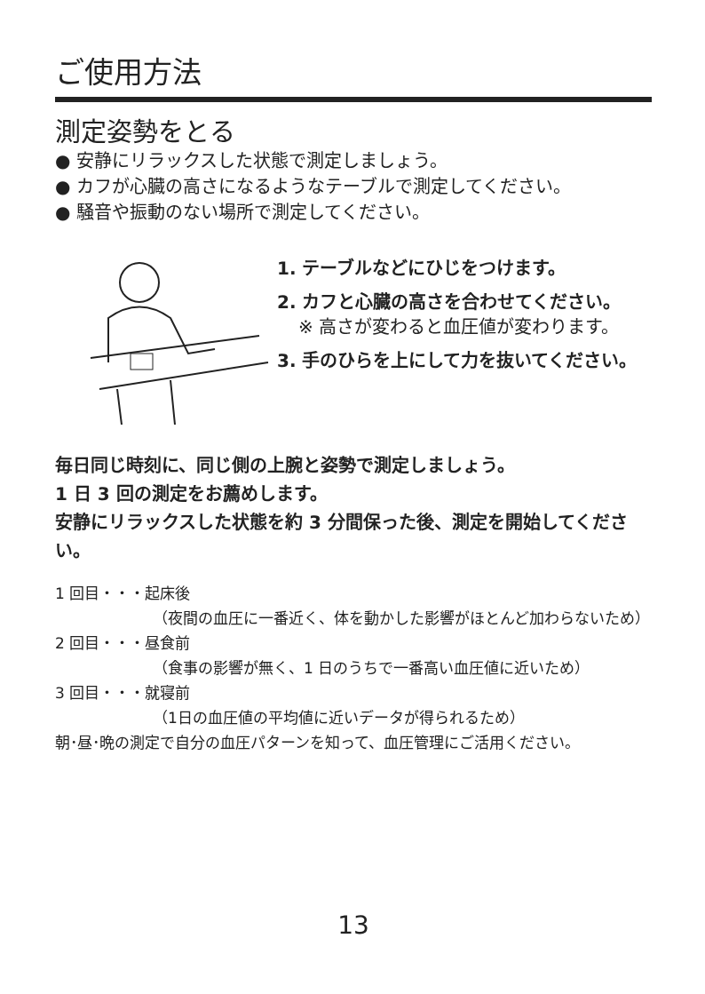ご使用方法
測定姿勢をとる
● 安静にリラックスした状態で測定しましょう。
● カフが心臓の高さになるようなテーブルで測定してください。
● 騒音や振動のない場所で測定してください。
1. テーブルなどにひじをつけます。
2. カフと心臓の高さを合わせてください。
※ 高さが変わると血圧値が変わります。
3. 手のひらを上にして力を抜いてください。
毎日同じ時刻に、同じ側の上腕と姿勢で測定しましょう。
1 日 3 回の測定をお薦めします。
安静にリラックスした状態を約 3 分間保った後、測定を開始してください。
1 回目・・・起床後
（夜間の血圧に一番近く、体を動かした影響がほとんど加わらないため）
2 回目・・・昼食前
（食事の影響が無く、1 日のうちで一番高い血圧値に近いため）
3 回目・・・就寝前
（1日の血圧値の平均値に近いデータが得られるため）
朝･昼･晩の測定で自分の血圧パターンを知って、血圧管理にご活用ください。
13